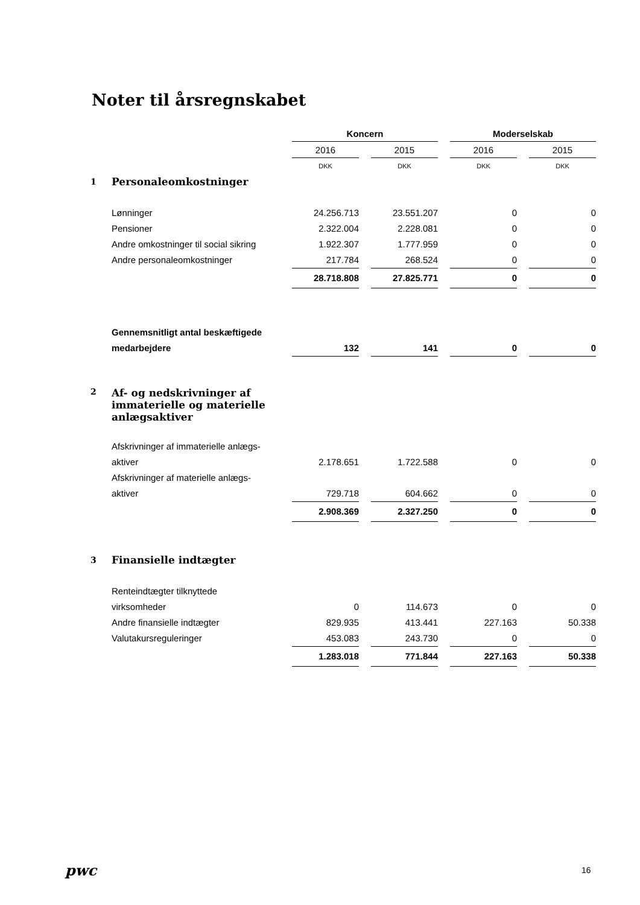Noter til årsregnskabet
| | | Koncern | | | | Moderselskab | | |
| | | 2016 | | 2015 | | 2016 | | 2015 |
| | | DKK | | DKK | | DKK | | DKK |
| 1 | Personaleomkostninger | | | | | | | |
| | Lønninger | 24.256.713 | | 23.551.207 | | 0 | | 0 |
| | Pensioner | 2.322.004 | | 2.228.081 | | 0 | | 0 |
| | Andre omkostninger til social sikring | 1.922.307 | | 1.777.959 | | 0 | | 0 |
| | Andre personaleomkostninger | 217.784 | | 268.524 | | 0 | | 0 |
| | | 28.718.808 | | 27.825.771 | | 0 | | 0 |
| | Gennemsnitligt antal beskæftigede | | | | | | | |
| | medarbejdere | 132 | | 141 | | 0 | | 0 |
| 2 | Af- og nedskrivninger af immaterielle og materielle anlægsaktiver | | | | | | | |
| | Afskrivninger af immaterielle anlægs- | | | | | | | |
| | aktiver | 2.178.651 | | 1.722.588 | | 0 | | 0 |
| | Afskrivninger af materielle anlægs- | | | | | | | |
| | aktiver | 729.718 | | 604.662 | | 0 | | 0 |
| | | 2.908.369 | | 2.327.250 | | 0 | | 0 |
| 3 | Finansielle indtægter | | | | | | | |
| | Renteindtægter tilknyttede | | | | | | | |
| | virksomheder | 0 | | 114.673 | | 0 | | 0 |
| | Andre finansielle indtægter | 829.935 | | 413.441 | | 227.163 | | 50.338 |
| | Valutakursreguleringer | 453.083 | | 243.730 | | 0 | | 0 |
| | | 1.283.018 | | 771.844 | | 227.163 | | 50.338 |
pwc 16